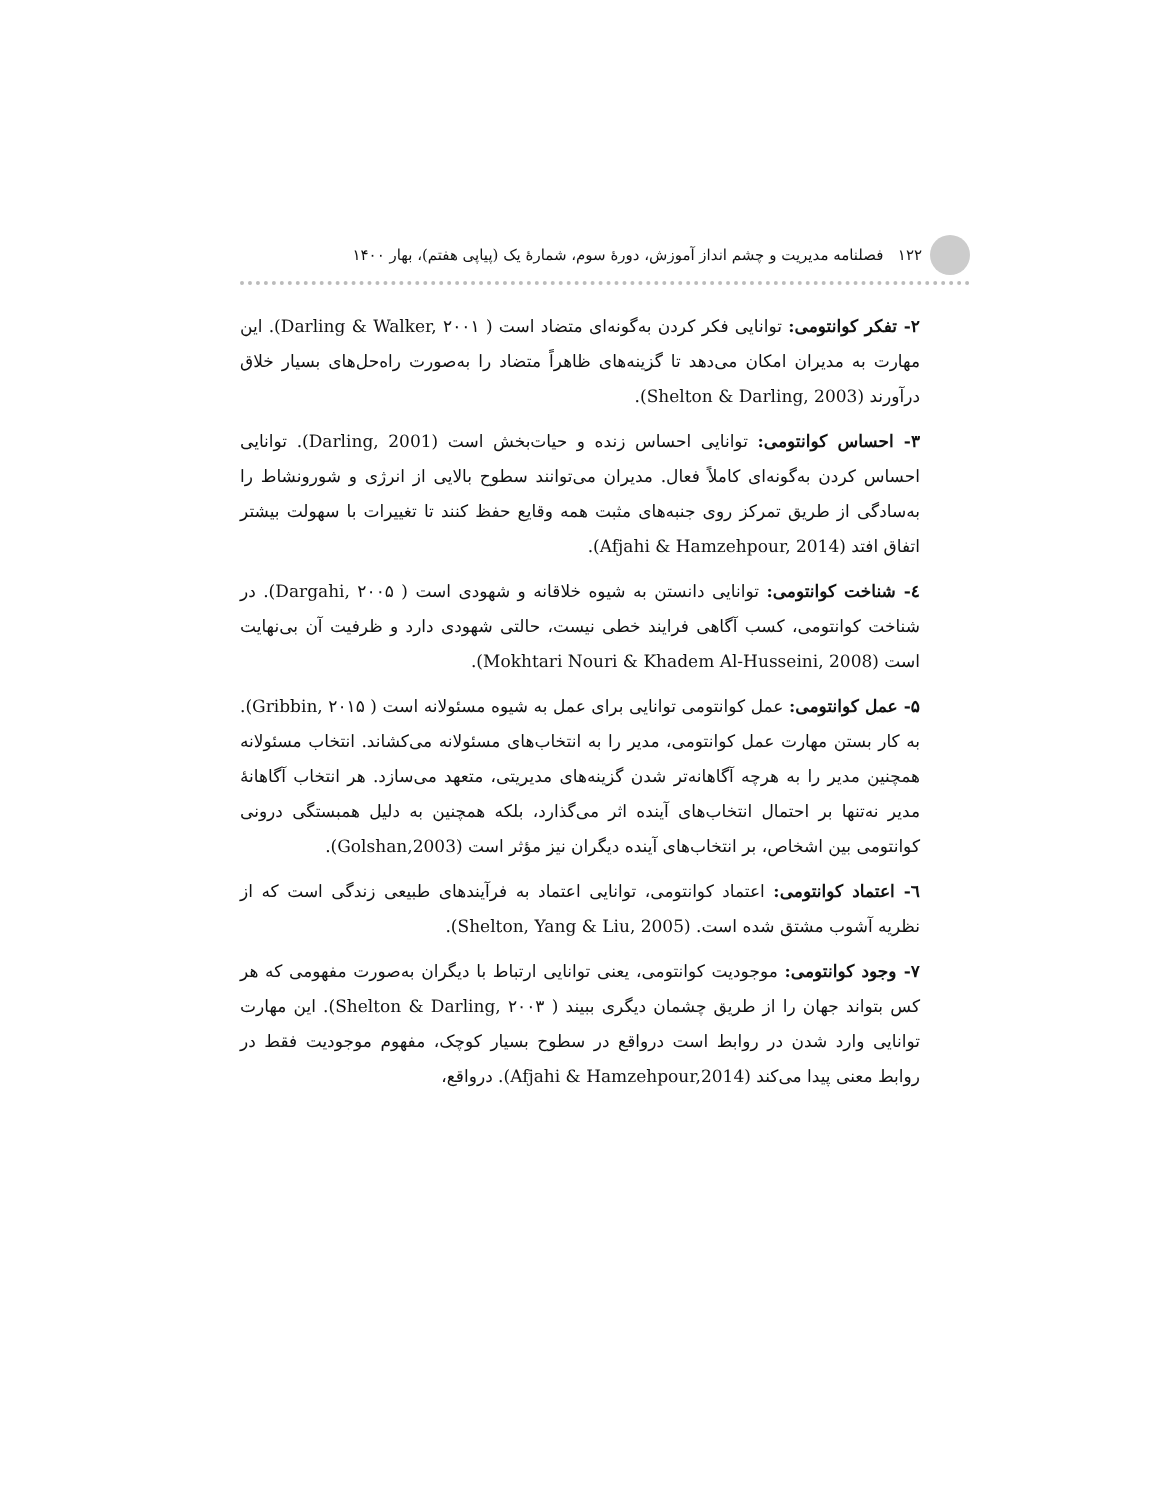۱۲۲ فصلنامه مدیریت و چشم انداز آموزش، دورهٔ سوم، شمارهٔ یک (پیاپی هفتم)، بهار ۱۴۰۰
۲- تفکر کوانتومی: توانایی فکر کردن به‌گونه‌ای متضاد است ( Darling & Walker, ۲۰۰۱). این مهارت به مدیران امکان می‌دهد تا گزینه‌های ظاهراً متضاد را به‌صورت راه‌حل‌های بسیار خلاق درآورند (Shelton & Darling, 2003).
۳- احساس کوانتومی: توانایی احساس زنده و حیات‌بخش است (Darling, 2001). توانایی احساس کردن به‌گونه‌ای کاملاً فعال. مدیران می‌توانند سطوح بالایی از انرژی و شورونشاط را به‌سادگی از طریق تمرکز روی جنبه‌های مثبت همه وقایع حفظ کنند تا تغییرات با سهولت بیشتر اتفاق افتد (Afjahi & Hamzehpour, 2014).
٤- شناخت کوانتومی: توانایی دانستن به شیوه خلاقانه و شهودی است ( Dargahi, ۲۰۰۵). در شناخت کوانتومی، کسب آگاهی فرایند خطی نیست، حالتی شهودی دارد و ظرفیت آن بی‌نهایت است (Mokhtari Nouri & Khadem Al-Husseini, 2008).
۵- عمل کوانتومی: عمل کوانتومی توانایی برای عمل به شیوه مسئولانه است ( Gribbin, ۲۰۱۵). به کار بستن مهارت عمل کوانتومی، مدیر را به انتخاب‌های مسئولانه می‌کشاند. انتخاب مسئولانه همچنین مدیر را به هرچه آگاهانه‌تر شدن گزینه‌های مدیریتی، متعهد می‌سازد. هر انتخاب آگاهانهٔ مدیر نه‌تنها بر احتمال انتخاب‌های آینده اثر می‌گذارد، بلکه همچنین به دلیل همبستگی درونی کوانتومی بین اشخاص، بر انتخاب‌های آینده دیگران نیز مؤثر است (Golshan,2003).
٦- اعتماد کوانتومی: اعتماد کوانتومی، توانایی اعتماد به فرآیندهای طبیعی زندگی است که از نظریه آشوب مشتق شده است. (Shelton, Yang & Liu, 2005).
۷- وجود کوانتومی: موجودیت کوانتومی، یعنی توانایی ارتباط با دیگران به‌صورت مفهومی که هر کس بتواند جهان را از طریق چشمان دیگری ببیند ( Shelton & Darling, ۲۰۰۳). این مهارت توانایی وارد شدن در روابط است درواقع در سطوح بسیار کوچک، مفهوم موجودیت فقط در روابط معنی پیدا می‌کند (Afjahi & Hamzehpour,2014). درواقع،